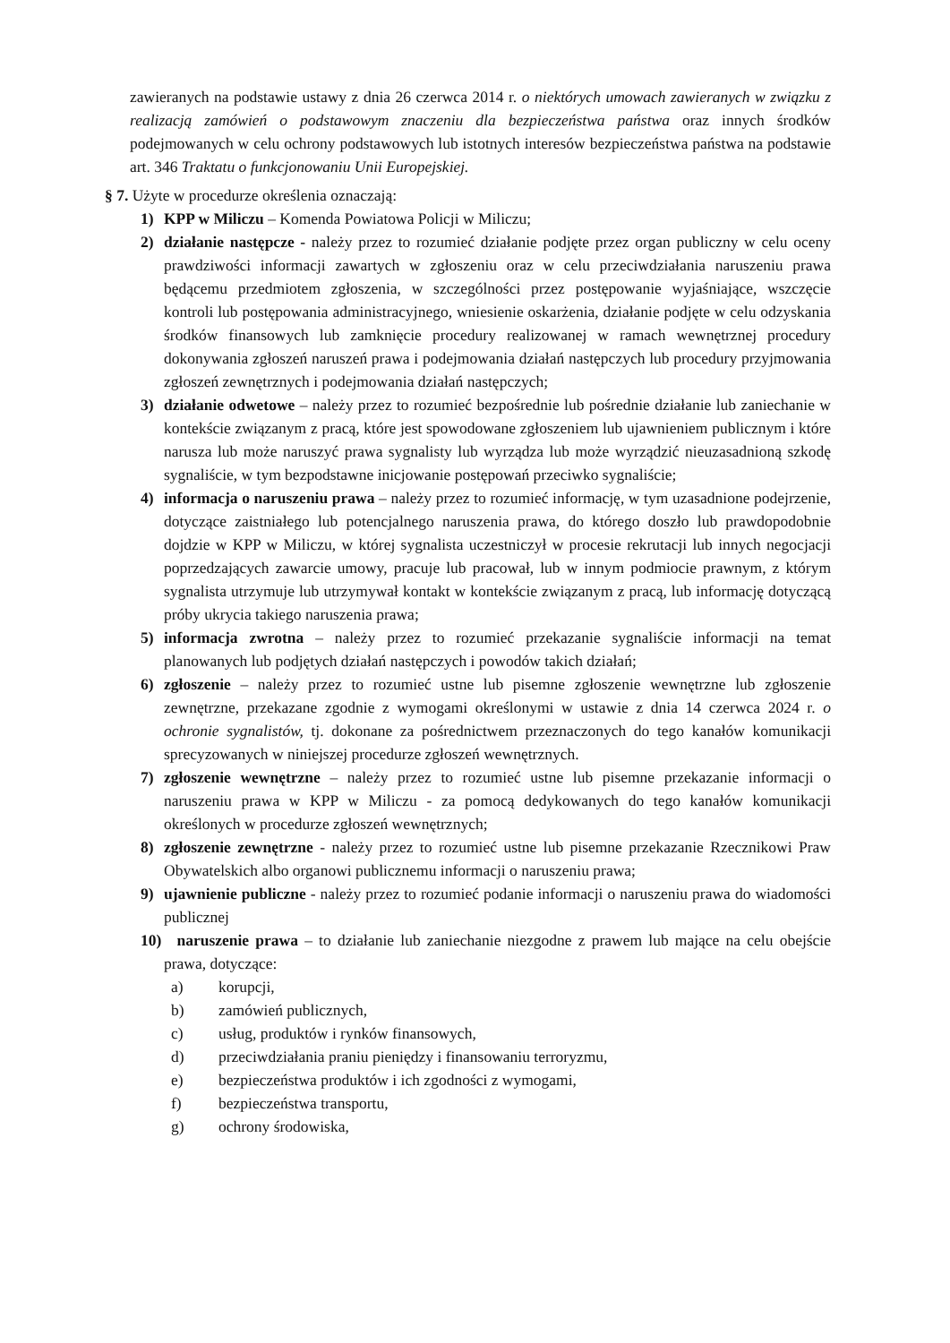zawieranych na podstawie ustawy z dnia 26 czerwca 2014 r. o niektórych umowach zawieranych w związku z realizacją zamówień o podstawowym znaczeniu dla bezpieczeństwa państwa oraz innych środków podejmowanych w celu ochrony podstawowych lub istotnych interesów bezpieczeństwa państwa na podstawie art. 346 Traktatu o funkcjonowaniu Unii Europejskiej.
§ 7. Użyte w procedurze określenia oznaczają:
1) KPP w Miliczu – Komenda Powiatowa Policji w Miliczu;
2) działanie następcze - należy przez to rozumieć działanie podjęte przez organ publiczny w celu oceny prawdziwości informacji zawartych w zgłoszeniu oraz w celu przeciwdziałania naruszeniu prawa będącemu przedmiotem zgłoszenia, w szczególności przez postępowanie wyjaśniające, wszczęcie kontroli lub postępowania administracyjnego, wniesienie oskarżenia, działanie podjęte w celu odzyskania środków finansowych lub zamknięcie procedury realizowanej w ramach wewnętrznej procedury dokonywania zgłoszeń naruszeń prawa i podejmowania działań następczych lub procedury przyjmowania zgłoszeń zewnętrznych i podejmowania działań następczych;
3) działanie odwetowe – należy przez to rozumieć bezpośrednie lub pośrednie działanie lub zaniechanie w kontekście związanym z pracą, które jest spowodowane zgłoszeniem lub ujawnieniem publicznym i które narusza lub może naruszyć prawa sygnalisty lub wyrządza lub może wyrządzić nieuzasadnioną szkodę sygnaliście, w tym bezpodstawne inicjowanie postępowań przeciwko sygnaliście;
4) informacja o naruszeniu prawa – należy przez to rozumieć informację, w tym uzasadnione podejrzenie, dotyczące zaistniałego lub potencjalnego naruszenia prawa, do którego doszło lub prawdopodobnie dojdzie w KPP w Miliczu, w której sygnalista uczestniczył w procesie rekrutacji lub innych negocjacji poprzedzających zawarcie umowy, pracuje lub pracował, lub w innym podmiocie prawnym, z którym sygnalista utrzymuje lub utrzymywał kontakt w kontekście związanym z pracą, lub informację dotyczącą próby ukrycia takiego naruszenia prawa;
5) informacja zwrotna – należy przez to rozumieć przekazanie sygnaliście informacji na temat planowanych lub podjętych działań następczych i powodów takich działań;
6) zgłoszenie – należy przez to rozumieć ustne lub pisemne zgłoszenie wewnętrzne lub zgłoszenie zewnętrzne, przekazane zgodnie z wymogami określonymi w ustawie z dnia 14 czerwca 2024 r. o ochronie sygnalistów, tj. dokonane za pośrednictwem przeznaczonych do tego kanałów komunikacji sprecyzowanych w niniejszej procedurze zgłoszeń wewnętrznych.
7) zgłoszenie wewnętrzne – należy przez to rozumieć ustne lub pisemne przekazanie informacji o naruszeniu prawa w KPP w Miliczu - za pomocą dedykowanych do tego kanałów komunikacji określonych w procedurze zgłoszeń wewnętrznych;
8) zgłoszenie zewnętrzne - należy przez to rozumieć ustne lub pisemne przekazanie Rzecznikowi Praw Obywatelskich albo organowi publicznemu informacji o naruszeniu prawa;
9) ujawnienie publiczne - należy przez to rozumieć podanie informacji o naruszeniu prawa do wiadomości publicznej
10)
naruszenie prawa – to działanie lub zaniechanie niezgodne z prawem lub mające na celu obejście prawa, dotyczące:
a) korupcji,
b) zamówień publicznych,
c) usług, produktów i rynków finansowych,
d) przeciwdziałania praniu pieniędzy i finansowaniu terroryzmu,
e) bezpieczeństwa produktów i ich zgodności z wymogami,
f) bezpieczeństwa transportu,
g) ochrony środowiska,